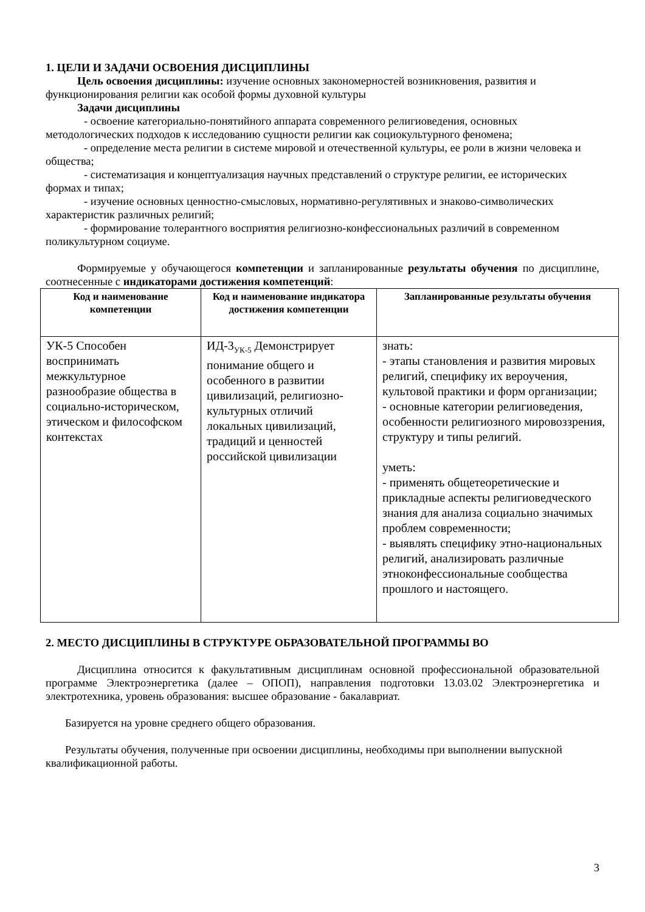1. ЦЕЛИ И ЗАДАЧИ ОСВОЕНИЯ ДИСЦИПЛИНЫ
Цель освоения дисциплины: изучение основных закономерностей возникновения, развития и функционирования религии как особой формы духовной культуры
Задачи дисциплины
- освоение категориально-понятийного аппарата современного религиоведения, основных методологических подходов к исследованию сущности религии как социокультурного феномена;
- определение места религии в системе мировой и отечественной культуры, ее роли в жизни человека и общества;
- систематизация и концептуализация научных представлений о структуре религии, ее исторических формах и типах;
- изучение основных ценностно-смысловых, нормативно-регулятивных и знаково-символических характеристик различных религий;
- формирование толерантного восприятия религиозно-конфессиональных различий в современном поликультурном социуме.
Формируемые у обучающегося компетенции и запланированные результаты обучения по дисциплине, соотнесенные с индикаторами достижения компетенций:
| Код и наименование компетенции | Код и наименование индикатора достижения компетенции | Запланированные результаты обучения |
| --- | --- | --- |
| УК-5 Способен воспринимать межкультурное разнообразие общества в социально-историческом, этическом и философском контекстах | ИД-3<sub>УК-5</sub> Демонстрирует понимание общего и особенного в развитии цивилизаций, религиозно-культурных отличий локальных цивилизаций, традиций и ценностей российской цивилизации | знать: - этапы становления и развития мировых религий, специфику их вероучения, культовой практики и форм организации; - основные категории религиоведения, особенности религиозного мировоззрения, структуру и типы религий. уметь: - применять общетеоретические и прикладные аспекты религиоведческого знания для анализа социально значимых проблем современности; - выявлять специфику этно-национальных религий, анализировать различные этноконфессиональные сообщества прошлого и настоящего. |
2. МЕСТО ДИСЦИПЛИНЫ В СТРУКТУРЕ ОБРАЗОВАТЕЛЬНОЙ ПРОГРАММЫ ВО
Дисциплина относится к факультативным дисциплинам основной профессиональной образовательной программе Электроэнергетика (далее – ОПОП), направления подготовки 13.03.02 Электроэнергетика и электротехника, уровень образования: высшее образование - бакалавриат.
Базируется на уровне среднего общего образования.
Результаты обучения, полученные при освоении дисциплины, необходимы при выполнении выпускной квалификационной работы.
3